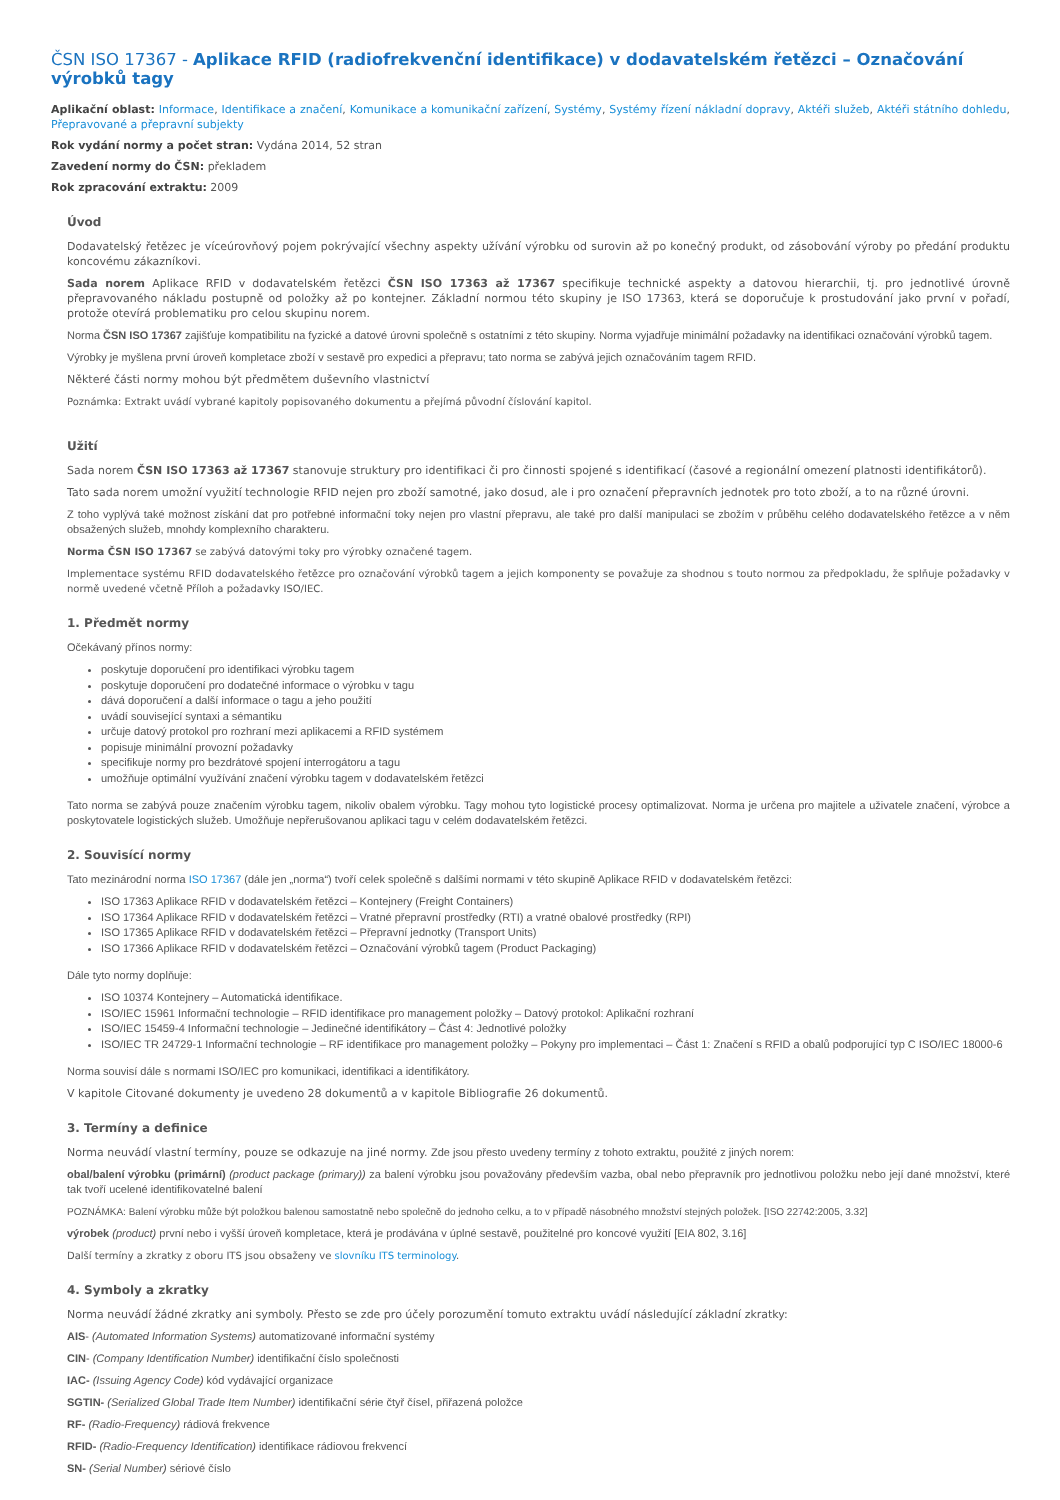ČSN ISO 17367 - Aplikace RFID (radiofrekvenční identifikace) v dodavatelském řetězci – Označování výrobků tagy
Aplikační oblast: Informace, Identifikace a značení, Komunikace a komunikační zařízení, Systémy, Systémy řízení nákladní dopravy, Aktéři služeb, Aktéři státního dohledu, Přepravované a přepravní subjekty
Rok vydání normy a počet stran: Vydána 2014, 52 stran
Zavedení normy do ČSN: překladem
Rok zpracování extraktu: 2009
Úvod
Dodavatelský řetězec je víceúrovňový pojem pokrývající všechny aspekty užívání výrobku od surovin až po konečný produkt, od zásobování výroby po předání produktu koncovému zákazníkovi.
Sada norem Aplikace RFID v dodavatelském řetězci ČSN ISO 17363 až 17367 specifikuje technické aspekty a datovou hierarchii, tj. pro jednotlivé úrovně přepravovaného nákladu postupně od položky až po kontejner. Základní normou této skupiny je ISO 17363, která se doporučuje k prostudování jako první v pořadí, protože otevírá problematiku pro celou skupinu norem.
Norma ČSN ISO 17367 zajišťuje kompatibilitu na fyzické a datové úrovni společně s ostatními z této skupiny. Norma vyjadřuje minimální požadavky na identifikaci označování výrobků tagem.
Výrobky je myšlena první úroveň kompletace zboží v sestavě pro expedici a přepravu; tato norma se zabývá jejich označováním tagem RFID.
Některé části normy mohou být předmětem duševního vlastnictví
Poznámka: Extrakt uvádí vybrané kapitoly popisovaného dokumentu a přejímá původní číslování kapitol.
Užití
Sada norem ČSN ISO 17363 až 17367 stanovuje struktury pro identifikaci či pro činnosti spojené s identifikací (časové a regionální omezení platnosti identifikátorů).
Tato sada norem umožní využití technologie RFID nejen pro zboží samotné, jako dosud, ale i pro označení přepravních jednotek pro toto zboží, a to na různé úrovni.
Z toho vyplývá také možnost získání dat pro potřebné informační toky nejen pro vlastní přepravu, ale také pro další manipulaci se zbožím v průběhu celého dodavatelského řetězce a v něm obsažených služeb, mnohdy komplexního charakteru.
Norma ČSN ISO 17367 se zabývá datovými toky pro výrobky označené tagem.
Implementace systému RFID dodavatelského řetězce pro označování výrobků tagem a jejich komponenty se považuje za shodnou s touto normou za předpokladu, že splňuje požadavky v normě uvedené včetně Příloh a požadavky ISO/IEC.
1. Předmět normy
Očekávaný přínos normy:
poskytuje doporučení pro identifikaci výrobku tagem
poskytuje doporučení pro dodatečné informace o výrobku v tagu
dává doporučení a další informace o tagu a jeho použití
uvádí související syntaxi a sémantiku
určuje datový protokol pro rozhraní mezi aplikacemi a RFID systémem
popisuje minimální provozní požadavky
specifikuje normy pro bezdrátové spojení interrogátoru a tagu
umožňuje optimální využívání značení výrobku tagem v dodavatelském řetězci
Tato norma se zabývá pouze značením výrobku tagem, nikoliv obalem výrobku. Tagy mohou tyto logistické procesy optimalizovat. Norma je určena pro majitele a uživatele značení, výrobce a poskytovatele logistických služeb. Umožňuje nepřerušovanou aplikaci tagu v celém dodavatelském řetězci.
2. Souvisící normy
Tato mezinárodní norma ISO 17367 (dále jen „norma“) tvoří celek společně s dalšími normami v této skupině Aplikace RFID v dodavatelském řetězci:
ISO 17363 Aplikace RFID v dodavatelském řetězci – Kontejnery (Freight Containers)
ISO 17364 Aplikace RFID v dodavatelském řetězci – Vratné přepravní prostředky (RTI) a vratné obalové prostředky (RPI)
ISO 17365 Aplikace RFID v dodavatelském řetězci – Přepravní jednotky (Transport Units)
ISO 17366 Aplikace RFID v dodavatelském řetězci – Označování výrobků tagem (Product Packaging)
Dále tyto normy doplňuje:
ISO 10374 Kontejnery – Automatická identifikace.
ISO/IEC 15961 Informační technologie – RFID identifikace pro management položky – Datový protokol: Aplikační rozhraní
ISO/IEC 15459-4 Informační technologie – Jedinečné identifikátory – Část 4: Jednotlivé položky
ISO/IEC TR 24729-1 Informační technologie – RF identifikace pro management položky – Pokyny pro implementaci – Část 1: Značení s RFID a obalů podporující typ C ISO/IEC 18000-6
Norma souvisí dále s normami ISO/IEC pro komunikaci, identifikaci a identifikátory.
V kapitole Citované dokumenty je uvedeno 28 dokumentů a v kapitole Bibliografie 26 dokumentů.
3. Termíny a definice
Norma neuvádí vlastní termíny, pouze se odkazuje na jiné normy. Zde jsou přesto uvedeny termíny z tohoto extraktu, použité z jiných norem:
obal/balení výrobku (primární) (product package (primary)) za balení výrobku jsou považovány především vazba, obal nebo přepravník pro jednotlivou položku nebo její dané množství, které tak tvoří ucelené identifikovatelné balení
POZNÁMKA: Balení výrobku může být položkou balenou samostatně nebo společně do jednoho celku, a to v případě násobného množství stejných položek. [ISO 22742:2005, 3.32]
výrobek (product) první nebo i vyšší úroveň kompletace, která je prodávána v úplné sestavě, použitelné pro koncové využití [EIA 802, 3.16]
Další termíny a zkratky z oboru ITS jsou obsaženy ve slovníku ITS terminology.
4. Symboly a zkratky
Norma neuvádí žádné zkratky ani symboly. Přesto se zde pro účely porozumění tomuto extraktu uvádí následující základní zkratky:
AIS- (Automated Information Systems) automatizované informační systémy
CIN- (Company Identification Number) identifikační číslo společnosti
IAC- (Issuing Agency Code) kód vydávající organizace
SGTIN- (Serialized Global Trade Item Number) identifikační série čtyř čísel, přiřazená položce
RF- (Radio-Frequency) rádiová frekvence
RFID- (Radio-Frequency Identification) identifikace rádiovou frekvencí
SN- (Serial Number) sériové číslo